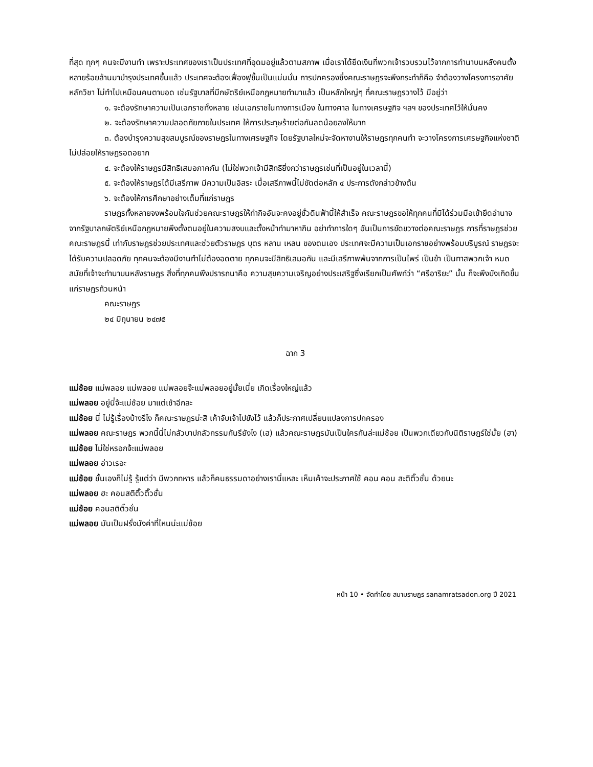ที่สุด ทุกๆ คนจะมีงานทำ เพราะประเทศของเราเป็นประเทศที่อุดมอยู่แล้วตามสภาพ เมื่อเราได้ยึดเงินที่พวกเจ้ารวบรวมไว้จากการทำนาบนหลังคนตั้งหลายร้อยล้านมาบำรุงประเทศขึ้นแล้ว ประเทศจะต้องเฟื่องฟูขึ้นเป็นแม่นมั่น การปกครองซึ่งคณะราษฎรจะพึงกระทำก็คือ จำต้องวางโครงการอาศัยหลักวิชา ไม่ทำไปเหมือนคนตาบอด เช่นรัฐบาลที่มีกษัตริย์เหนือกฎหมายทำมาแล้ว เป็นหลักใหญ่ๆ ที่คณะราษฎรวางไว้ มีอยู่ว่า
๑. จะต้องรักษาความเป็นเอกราชทั้งหลาย เช่นเอกราชในทางการเมือง ในทางศาล ในทางเศรษฐกิจ ฯลฯ ของประเทศไว้ให้มั่นคง
๒. จะต้องรักษาความปลอดภัยภายในประเทศ ให้การประทุษร้ายต่อกันลดน้อยลงให้มาก
๓. ต้องบำรุงความสุขสมบูรณ์ของราษฎรในทางเศรษฐกิจ โดยรัฐบาลใหม่จะจัดหางานให้ราษฎรทุกคนทำ จะวางโครงการเศรษฐกิจแห่งชาติ ไม่ปล่อยให้ราษฎรอดอยาก
๔. จะต้องให้ราษฎรมีสิทธิเสมอภาคกัน (ไม่ใช่พวกเจ้ามีสิทธิยิ่งกว่าราษฎรเช่นที่เป็นอยู่ในเวลานี้)
๕. จะต้องให้ราษฎรได้มีเสรีภาพ มีความเป็นอิสระ เมื่อเสรีภาพนี้ไม่ขัดต่อหลัก ๔ ประการดังกล่าวข้างต้น
๖. จะต้องให้การศึกษาอย่างเต็มที่แก่ราษฎร
ราษฎรทั้งหลายจงพร้อมใจกันช่วยคณะราษฎรให้ทำกิจอันจะคงอยู่ชั่วดินฟ้านี้ให้สำเร็จ คณะราษฎรขอให้ทุกคนที่มิได้ร่วมมือเข้ายึดอำนาจจากรัฐบาลกษัตริย์เหนือกฎหมายพึงตั้งตนอยู่ในความสงบและตั้งหน้าทำมาหากิน อย่าทำการใดๆ อันเป็นการขัดขวางต่อคณะราษฎร การที่ราษฎรช่วยคณะราษฎรนี้ เท่ากับราษฎรช่วยประเทศและช่วยตัวราษฎร บุตร หลาน เหลน ของตนเอง ประเทศจะมีความเป็นเอกราชอย่างพร้อมบริบูรณ์ ราษฎรจะได้รับความปลอดภัย ทุกคนจะต้องมีงานทำไม่ต้องอดตาย ทุกคนจะมีสิทธิเสมอกัน และมีเสรีภาพพ้นจากการเป็นไพร่ เป็นข้า เป็นทาสพวกเจ้า หมดสมัยที่เจ้าจะทำนาบนหลังราษฎร สิ่งที่ทุกคนพึงปรารถนาคือ ความสุขความเจริญอย่างประเสริฐซึ่งเรียกเป็นศัพท์ว่า “ศรีอาริยะ” นั้น ก็จะพึงบังเกิดขึ้นแก่ราษฎรถ้วนหน้า
คณะราษฎร
๒๔ มิถุนายน ๒๔๗๕
ฉาก 3
แม่ช้อย แม่พลอย แม่พลอย แม่พลอยจ๊ะแม่พลอยอยู่มั้ยเนี่ย เกิดเรื่องใหญ่แล้ว
แม่พลอย อยู่นี่จ้ะแม่ช้อย มาแต่เช้าอีกละ
แม่ช้อย นี่ ไม่รู้เรื่องบ้างรึไง ก็คณะราษฎรน่ะสิ เค้าจับเจ้าไปขังไว้ แล้วก็ประกาศเปลี่ยนแปลงการปกครอง
แม่พลอย คณะราษฎร พวกนี้นี่ไม่กลัวบาปกลัวกรรมกันรึยังไง (เฮ) แล้วคณะราษฎรมันเป็นใครกันล่ะแม่ช้อย เป็นพวกเดียวกับนิติราษฎร์ใช่มั้ย (ฮา)
แม่ช้อย ไม่ใช่หรอกจ้ะแม่พลอย
แม่พลอย อ่าวเรอะ
แม่ช้อย ชั้นเองก็ไม่รู้ รู้แต่ว่า มีพวกทหาร แล้วก็คนธรรมดาอย่างเรานี่แหละ เห็นเค้าจะประกาศใช้ คอน คอน สะติติ๊วชั่น ด้วยนะ
แม่พลอย ฮะ คอนสติติ๊วติ๊วชั่น
แม่ช้อย คอนสติติ๊วชั่น
แม่พลอย มันเป็นฝรั่งมังค่าที่ไหนน่ะแม่ช้อย
หน้า 10 • จัดทำโดย สนามราษฎร sanamratsadon.org ปี 2021